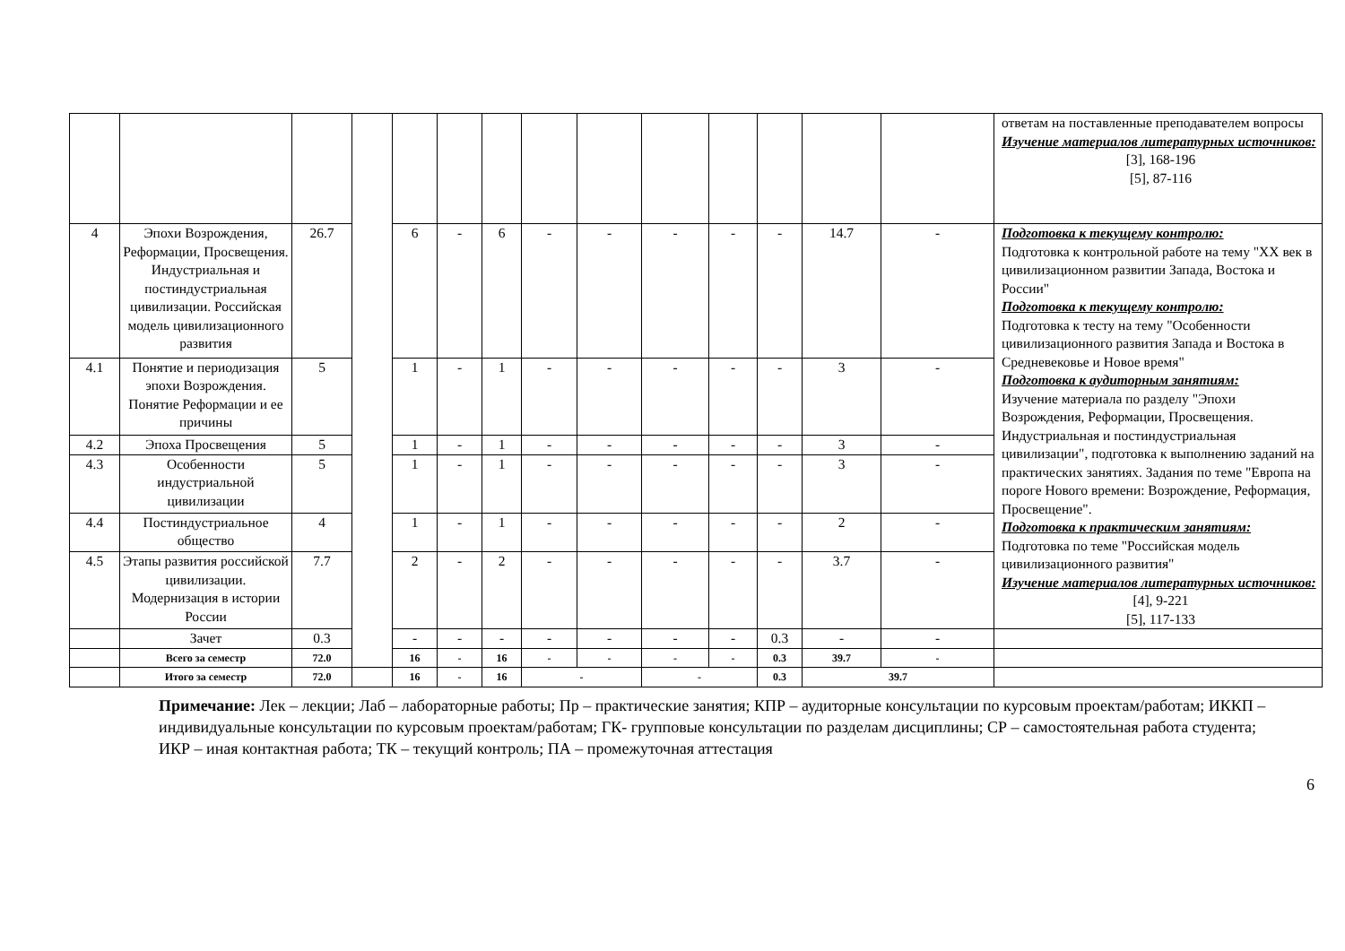| | | | | | | | | | | | | | | ответам на поставленные преподавателем вопросы Изучение материалов литературных источников: [3], 168-196 [5], 87-116 |
| 4 | Эпохи Возрождения, Реформации, Просвещения. Индустриальная и постиндустриальная цивилизации. Российская модель цивилизационного развития | 26.7 | | 6 | - | 6 | - | - | - | - | - | 14.7 | - | Подготовка к текущему контролю: Подготовка к контрольной работе на тему "XX век в цивилизационном развитии Запада, Востока и России" Подготовка к текущему контролю: Подготовка к тесту на тему "Особенности цивилизационного развития Запада и Востока в Средневековье и Новое время" Подготовка к аудиторным занятиям: Изучение материала по разделу "Эпохи Возрождения, Реформации, Просвещения. Индустриальная и постиндустриальная цивилизации", подготовка к выполнению заданий на практических занятиях. Задания по теме "Европа на пороге Нового времени: Возрождение, Реформация, Просвещение". Подготовка к практическим занятиям: Подготовка по теме "Российская модель цивилизационного развития" Изучение материалов литературных источников: [4], 9-221 [5], 117-133 |
| 4.1 | Понятие и периодизация эпохи Возрождения. Понятие Реформации и ее причины | 5 | | 1 | - | 1 | - | - | - | - | - | 3 | - | |
| 4.2 | Эпоха Просвещения | 5 | | 1 | - | 1 | - | - | - | - | - | 3 | - | |
| 4.3 | Особенности индустриальной цивилизации | 5 | | 1 | - | 1 | - | - | - | - | - | 3 | - | |
| 4.4 | Постиндустриальное общество | 4 | | 1 | - | 1 | - | - | - | - | - | 2 | - | |
| 4.5 | Этапы развития российской цивилизации. Модернизация в истории России | 7.7 | | 2 | - | 2 | - | - | - | - | - | 3.7 | - | |
| | Зачет | 0.3 | | - | - | - | - | - | - | - | 0.3 | - | - | |
| | Всего за семестр | 72.0 | | 16 | - | 16 | - | - | - | - | 0.3 | 39.7 | - | |
| | Итого за семестр | 72.0 | | 16 | - | 16 | - | | - | | 0.3 | 39.7 | | |
Примечание: Лек – лекции; Лаб – лабораторные работы; Пр – практические занятия; КПР – аудиторные консультации по курсовым проектам/работам; ИККП – индивидуальные консультации по курсовым проектам/работам; ГК- групповые консультации по разделам дисциплины; СР – самостоятельная работа студента; ИКР – иная контактная работа; ТК – текущий контроль; ПА – промежуточная аттестация
6